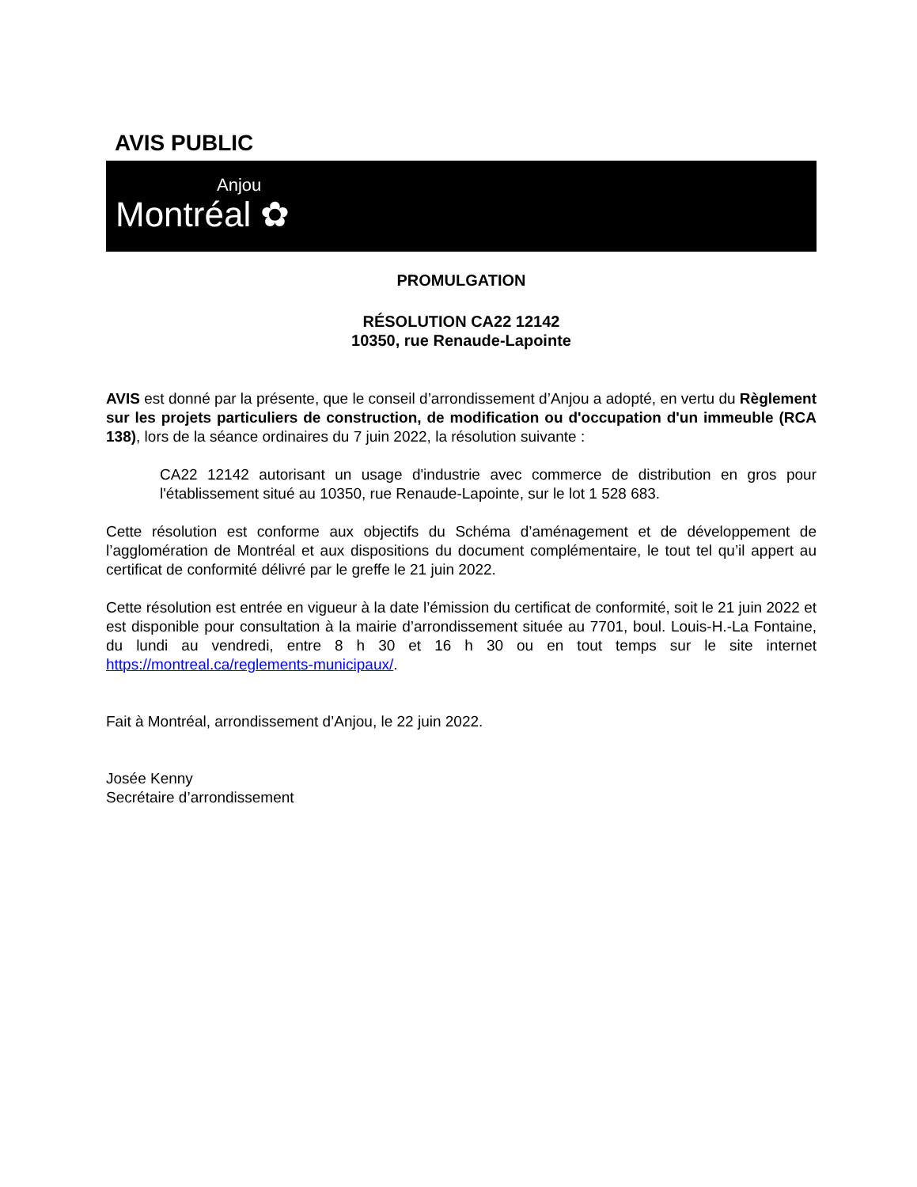AVIS PUBLIC
Anjou
Montréal ✿
PROMULGATION
RÉSOLUTION CA22 12142
10350, rue Renaude-Lapointe
AVIS est donné par la présente, que le conseil d’arrondissement d’Anjou a adopté, en vertu du Règlement sur les projets particuliers de construction, de modification ou d'occupation d'un immeuble (RCA 138), lors de la séance ordinaires du 7 juin 2022, la résolution suivante :
CA22 12142 autorisant un usage d'industrie avec commerce de distribution en gros pour l'établissement situé au 10350, rue Renaude-Lapointe, sur le lot 1 528 683.
Cette résolution est conforme aux objectifs du Schéma d’aménagement et de développement de l’agglomération de Montréal et aux dispositions du document complémentaire, le tout tel qu’il appert au certificat de conformité délivré par le greffe le 21 juin 2022.
Cette résolution est entrée en vigueur à la date l’émission du certificat de conformité, soit le 21 juin 2022 et est disponible pour consultation à la mairie d’arrondissement située au 7701, boul. Louis-H.-La Fontaine, du lundi au vendredi, entre 8 h 30 et 16 h 30 ou en tout temps sur le site internet https://montreal.ca/reglements-municipaux/.
Fait à Montréal, arrondissement d’Anjou, le 22 juin 2022.
Josée Kenny
Secrétaire d’arrondissement